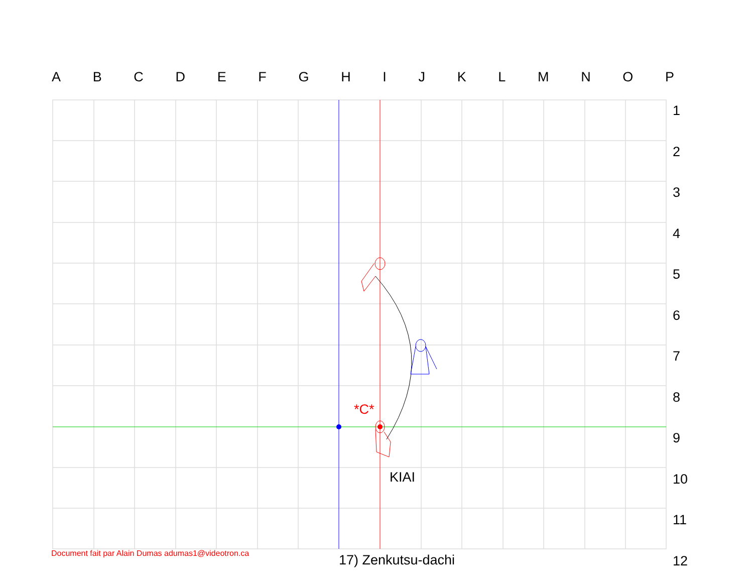ABCDEFGHIJKLMNOP
123456789
10
11
12
*C*
KIAI
Document fait par Alain Dumas adumas1@videotron.ca
17) Zenkutsu-dachi